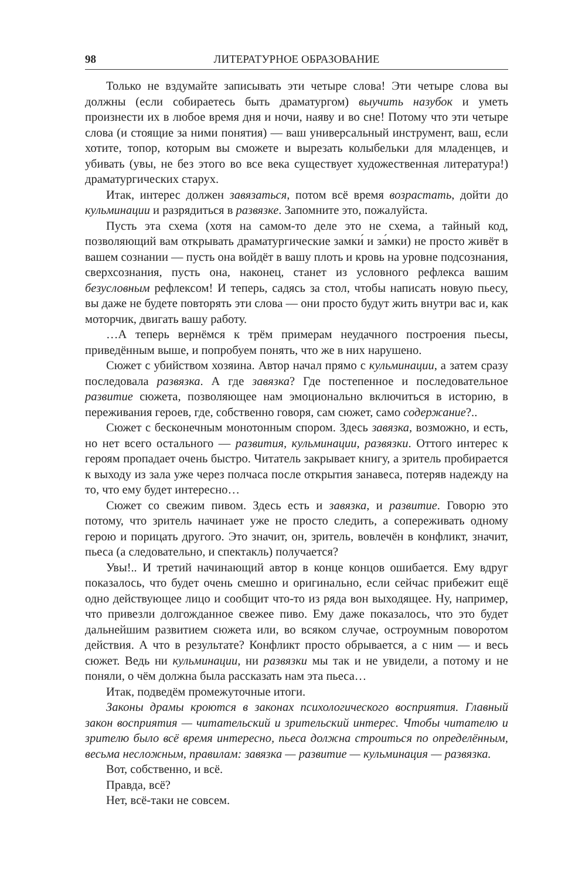98 ЛИТЕРАТУРНОЕ ОБРАЗОВАНИЕ
Только не вздумайте записывать эти четыре слова! Эти четыре слова вы должны (если собираетесь быть драматургом) выучить назубок и уметь произнести их в любое время дня и ночи, наяву и во сне! Потому что эти четыре слова (и стоящие за ними понятия) — ваш универсальный инструмент, ваш, если хотите, топор, которым вы сможете и вырезать колыбельки для младенцев, и убивать (увы, не без этого во все века существует художественная литература!) драматургических старух.
Итак, интерес должен завязаться, потом всё время возрастать, дойти до кульминации и разрядиться в развязке. Запомните это, пожалуйста.
Пусть эта схема (хотя на самом-то деле это не схема, а тайный код, позволяющий вам открывать драматургические замки́ и за́мки) не просто живёт в вашем сознании — пусть она войдёт в вашу плоть и кровь на уровне подсознания, сверхсознания, пусть она, наконец, станет из условного рефлекса вашим безусловным рефлексом! И теперь, садясь за стол, чтобы написать новую пьесу, вы даже не будете повторять эти слова — они просто будут жить внутри вас и, как моторчик, двигать вашу работу.
…А теперь вернёмся к трём примерам неудачного построения пьесы, приведённым выше, и попробуем понять, что же в них нарушено.
Сюжет с убийством хозяина. Автор начал прямо с кульминации, а затем сразу последовала развязка. А где завязка? Где постепенное и последовательное развитие сюжета, позволяющее нам эмоционально включиться в историю, в переживания героев, где, собственно говоря, сам сюжет, само содержание?..
Сюжет с бесконечным монотонным спором. Здесь завязка, возможно, и есть, но нет всего остального — развития, кульминации, развязки. Оттого интерес к героям пропадает очень быстро. Читатель закрывает книгу, а зритель пробирается к выходу из зала уже через полчаса после открытия занавеса, потеряв надежду на то, что ему будет интересно…
Сюжет со свежим пивом. Здесь есть и завязка, и развитие. Говорю это потому, что зритель начинает уже не просто следить, а сопереживать одному герою и порицать другого. Это значит, он, зритель, вовлечён в конфликт, значит, пьеса (а следовательно, и спектакль) получается?
Увы!.. И третий начинающий автор в конце концов ошибается. Ему вдруг показалось, что будет очень смешно и оригинально, если сейчас прибежит ещё одно действующее лицо и сообщит что-то из ряда вон выходящее. Ну, например, что привезли долгожданное свежее пиво. Ему даже показалось, что это будет дальнейшим развитием сюжета или, во всяком случае, остроумным поворотом действия. А что в результате? Конфликт просто обрывается, а с ним — и весь сюжет. Ведь ни кульминации, ни развязки мы так и не увидели, а потому и не поняли, о чём должна была рассказать нам эта пьеса…
Итак, подведём промежуточные итоги.
Законы драмы кроются в законах психологического восприятия. Главный закон восприятия — читательский и зрительский интерес. Чтобы читателю и зрителю было всё время интересно, пьеса должна строиться по определённым, весьма несложным, правилам: завязка — развитие — кульминация — развязка.
Вот, собственно, и всё.
Правда, всё?
Нет, всё-таки не совсем.